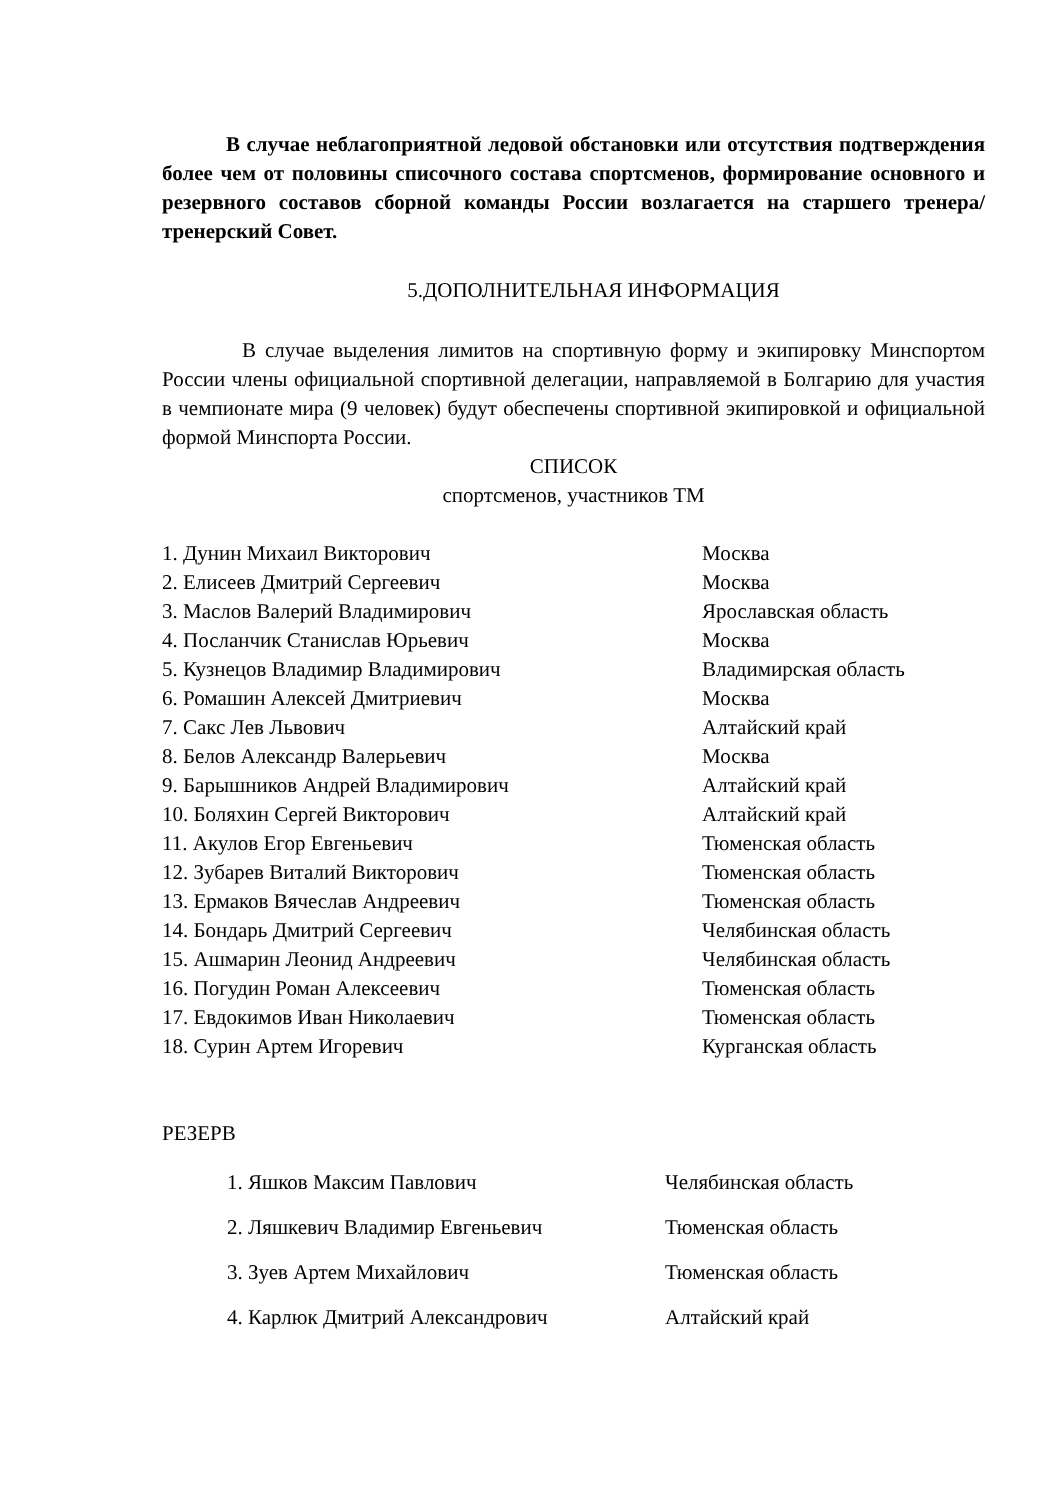В случае неблагоприятной ледовой обстановки или отсутствия подтверждения более чем от половины списочного состава спортсменов, формирование основного и резервного составов сборной команды России возлагается на старшего тренера/тренерский Совет.
5.ДОПОЛНИТЕЛЬНАЯ ИНФОРМАЦИЯ
В случае выделения лимитов на спортивную форму и экипировку Минспортом России члены официальной спортивной делегации, направляемой в Болгарию для участия в чемпионате мира (9 человек) будут обеспечены спортивной экипировкой и официальной формой Минспорта России.
СПИСОК
спортсменов, участников ТМ
1. Дунин Михаил Викторович Москва
2. Елисеев Дмитрий Сергеевич Москва
3. Маслов Валерий Владимирович Ярославская область
4. Посланчик Станислав Юрьевич Москва
5. Кузнецов Владимир Владимирович Владимирская область
6. Ромашин Алексей Дмитриевич Москва
7. Сакс Лев Львович Алтайский край
8. Белов Александр Валерьевич Москва
9. Барышников Андрей Владимирович Алтайский край
10. Боляхин Сергей Викторович Алтайский край
11. Акулов Егор Евгеньевич Тюменская область
12. Зубарев Виталий Викторович Тюменская область
13. Ермаков Вячеслав Андреевич Тюменская область
14. Бондарь Дмитрий Сергеевич Челябинская область
15. Ашмарин Леонид Андреевич Челябинская область
16. Погудин Роман Алексеевич Тюменская область
17. Евдокимов Иван Николаевич Тюменская область
18. Сурин Артем Игоревич Курганская область
РЕЗЕРВ
1. Яшков Максим Павлович Челябинская область
2. Ляшкевич Владимир Евгеньевич Тюменская область
3. Зуев Артем Михайлович Тюменская область
4. Карлюк Дмитрий Александрович Алтайский край